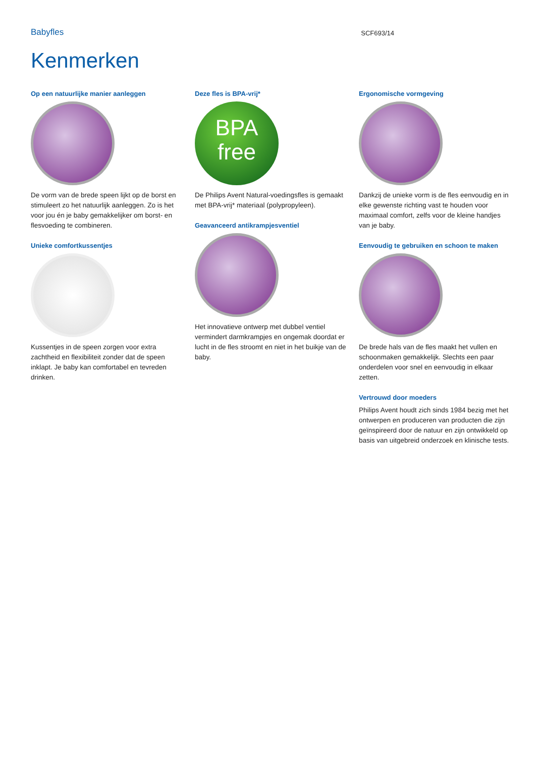Babyfles SCF693/14
Kenmerken
Op een natuurlijke manier aanleggen
De vorm van de brede speen lijkt op de borst en stimuleert zo het natuurlijk aanleggen. Zo is het voor jou én je baby gemakkelijker om borst- en flesvoeding te combineren.
Unieke comfortkussentjes
Kussentjes in de speen zorgen voor extra zachtheid en flexibiliteit zonder dat de speen inklapt. Je baby kan comfortabel en tevreden drinken.
Deze fles is BPA-vrij*
BPA
free
De Philips Avent Natural-voedingsfles is gemaakt met BPA-vrij* materiaal (polypropyleen).
Geavanceerd antikrampjesventiel
Het innovatieve ontwerp met dubbel ventiel vermindert darmkrampjes en ongemak doordat er lucht in de fles stroomt en niet in het buikje van de baby.
Ergonomische vormgeving
Dankzij de unieke vorm is de fles eenvoudig en in elke gewenste richting vast te houden voor maximaal comfort, zelfs voor de kleine handjes van je baby.
Eenvoudig te gebruiken en schoon te maken
De brede hals van de fles maakt het vullen en schoonmaken gemakkelijk. Slechts een paar onderdelen voor snel en eenvoudig in elkaar zetten.
Vertrouwd door moeders
Philips Avent houdt zich sinds 1984 bezig met het ontwerpen en produceren van producten die zijn geïnspireerd door de natuur en zijn ontwikkeld op basis van uitgebreid onderzoek en klinische tests.